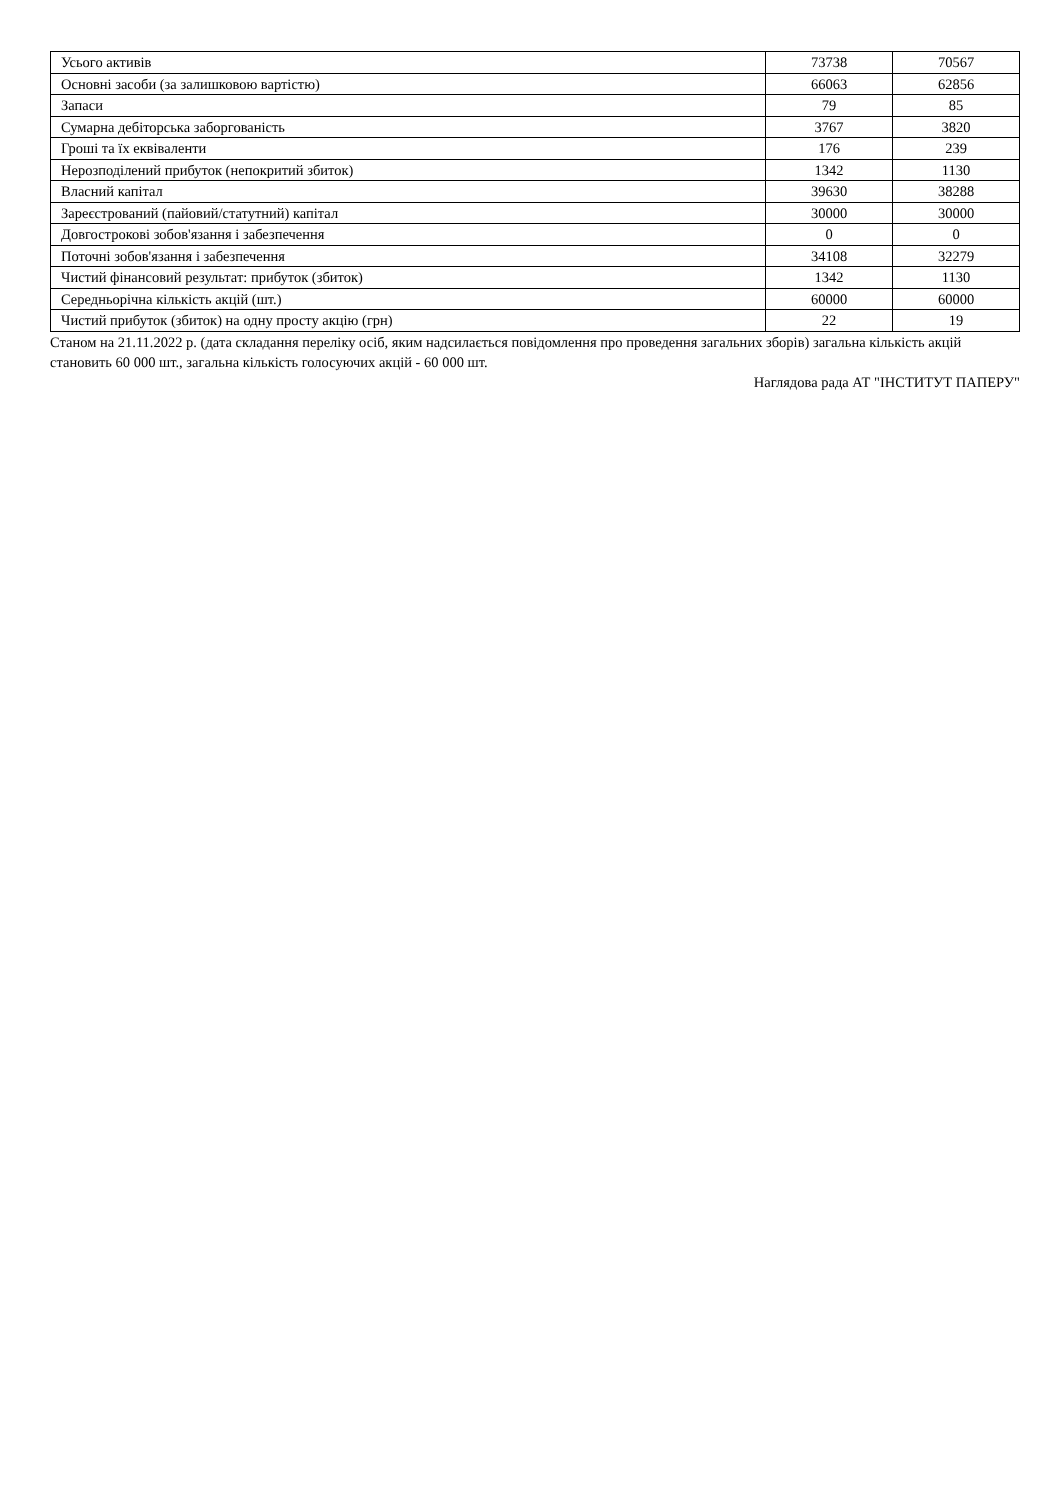| Усього активів | 73738 | 70567 |
| Основні засоби (за залишковою вартістю) | 66063 | 62856 |
| Запаси | 79 | 85 |
| Сумарна дебіторська заборгованість | 3767 | 3820 |
| Гроші та їх еквіваленти | 176 | 239 |
| Нерозподілений прибуток (непокритий збиток) | 1342 | 1130 |
| Власний капітал | 39630 | 38288 |
| Зареєстрований (пайовий/статутний) капітал | 30000 | 30000 |
| Довгострокові зобов'язання і забезпечення | 0 | 0 |
| Поточні зобов'язання і забезпечення | 34108 | 32279 |
| Чистий фінансовий результат: прибуток (збиток) | 1342 | 1130 |
| Середньорічна кількість акцій (шт.) | 60000 | 60000 |
| Чистий прибуток (збиток) на одну просту акцію (грн) | 22 | 19 |
Станом на 21.11.2022 р. (дата складання переліку осіб, яким надсилається повідомлення про проведення загальних зборів) загальна кількість акцій становить 60 000 шт., загальна кількість голосуючих акцій - 60 000 шт.
Наглядова рада АТ "ІНСТИТУТ ПАПЕРУ"